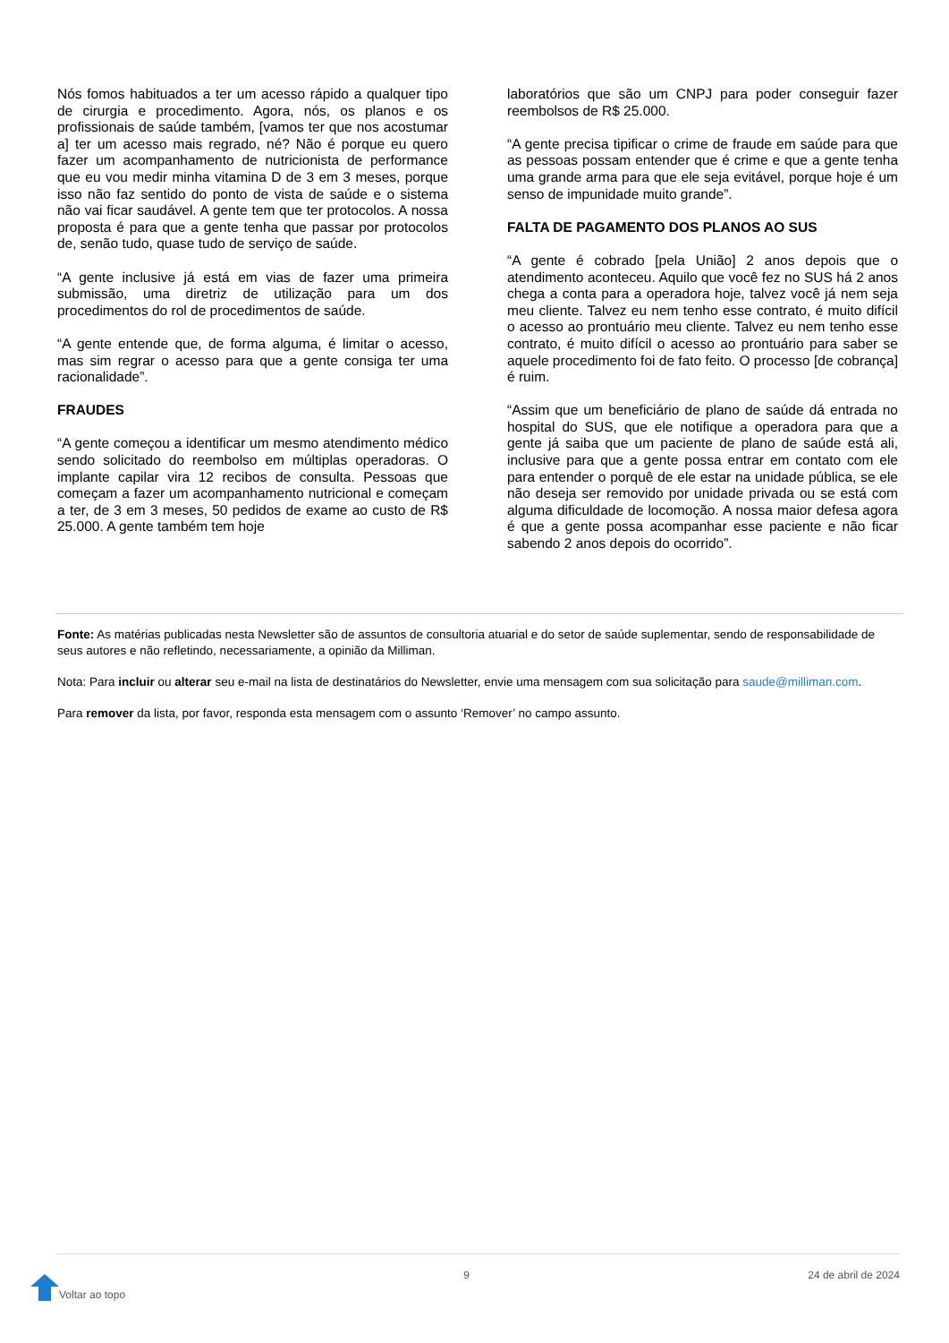Nós fomos habituados a ter um acesso rápido a qualquer tipo de cirurgia e procedimento. Agora, nós, os planos e os profissionais de saúde também, [vamos ter que nos acostumar a] ter um acesso mais regrado, né? Não é porque eu quero fazer um acompanhamento de nutricionista de performance que eu vou medir minha vitamina D de 3 em 3 meses, porque isso não faz sentido do ponto de vista de saúde e o sistema não vai ficar saudável. A gente tem que ter protocolos. A nossa proposta é para que a gente tenha que passar por protocolos de, senão tudo, quase tudo de serviço de saúde.
“A gente inclusive já está em vias de fazer uma primeira submissão, uma diretriz de utilização para um dos procedimentos do rol de procedimentos de saúde.
“A gente entende que, de forma alguma, é limitar o acesso, mas sim regrar o acesso para que a gente consiga ter uma racionalidade”.
FRAUDES
“A gente começou a identificar um mesmo atendimento médico sendo solicitado do reembolso em múltiplas operadoras. O implante capilar vira 12 recibos de consulta. Pessoas que começam a fazer um acompanhamento nutricional e começam a ter, de 3 em 3 meses, 50 pedidos de exame ao custo de R$ 25.000. A gente também tem hoje
laboratórios que são um CNPJ para poder conseguir fazer reembolsos de R$ 25.000.
“A gente precisa tipificar o crime de fraude em saúde para que as pessoas possam entender que é crime e que a gente tenha uma grande arma para que ele seja evitável, porque hoje é um senso de impunidade muito grande”.
FALTA DE PAGAMENTO DOS PLANOS AO SUS
“A gente é cobrado [pela União] 2 anos depois que o atendimento aconteceu. Aquilo que você fez no SUS há 2 anos chega a conta para a operadora hoje, talvez você já nem seja meu cliente. Talvez eu nem tenho esse contrato, é muito difícil o acesso ao prontuário meu cliente. Talvez eu nem tenho esse contrato, é muito difícil o acesso ao prontuário para saber se aquele procedimento foi de fato feito. O processo [de cobrança] é ruim.
“Assim que um beneficiário de plano de saúde dá entrada no hospital do SUS, que ele notifique a operadora para que a gente já saiba que um paciente de plano de saúde está ali, inclusive para que a gente possa entrar em contato com ele para entender o porquê de ele estar na unidade pública, se ele não deseja ser removido por unidade privada ou se está com alguma dificuldade de locomoção. A nossa maior defesa agora é que a gente possa acompanhar esse paciente e não ficar sabendo 2 anos depois do ocorrido”.
Fonte: As matérias publicadas nesta Newsletter são de assuntos de consultoria atuarial e do setor de saúde suplementar, sendo de responsabilidade de seus autores e não refletindo, necessariamente, a opinião da Milliman.
Nota: Para incluir ou alterar seu e-mail na lista de destinatários do Newsletter, envie uma mensagem com sua solicitação para saude@milliman.com.
Para remover da lista, por favor, responda esta mensagem com o assunto ‘Remover’ no campo assunto.
Voltar ao topo
9 24 de abril de 2024